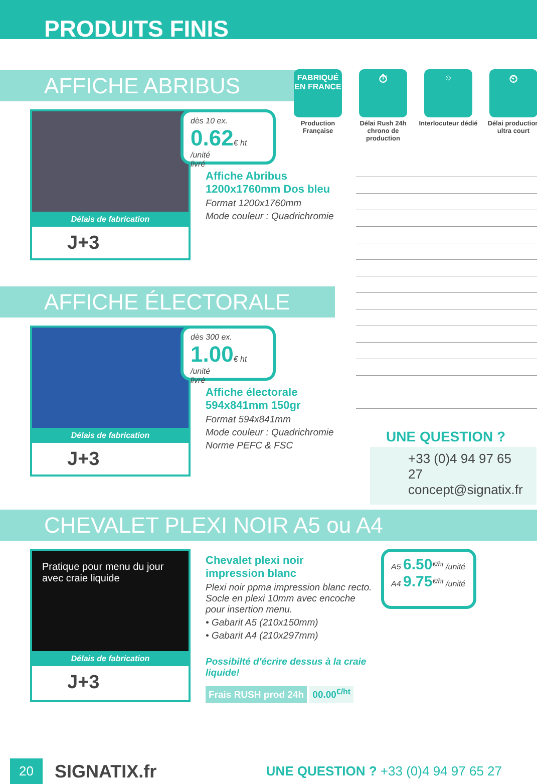PRODUITS FINIS
AFFICHE ABRIBUS
Délais de fabrication
J+3
dès 10 ex.
0.62€ ht /unité
livré
Affiche Abribus
1200x1760mm Dos bleu
Format 1200x1760mm
Mode couleur : Quadrichromie
FABRIQUÉ EN FRANCE
Production Française
⏱
Délai Rush 24h chrono de production
☺
Interlocuteur dédié
⏲
Délai production ultra court
AFFICHE ÉLECTORALE
Délais de fabrication
J+3
dès 300 ex.
1.00€ ht /unité
livré
Affiche électorale
594x841mm 150gr
Format 594x841mm
Mode couleur : Quadrichromie
Norme PEFC & FSC
UNE QUESTION ?
+33 (0)4 94 97 65 27
concept@signatix.fr
CHEVALET PLEXI NOIR A5 ou A4
Pratique pour menu du jour avec craie liquide
Délais de fabrication
J+3
Chevalet plexi noir
impression blanc
Plexi noir ppma impression blanc recto. Socle en plexi 10mm avec encoche pour insertion menu.
• Gabarit A5 (210x150mm)
• Gabarit A4 (210x297mm)
Possibilté d'écrire dessus à la craie liquide!
Frais RUSH prod 24h 00.00<sup>€/ht</sup>
A5 6.50<sup>€/ht</sup> /unité
A4 9.75<sup>€/ht</sup> /unité
20
SIGNATIX.fr
UNE QUESTION ? +33 (0)4 94 97 65 27